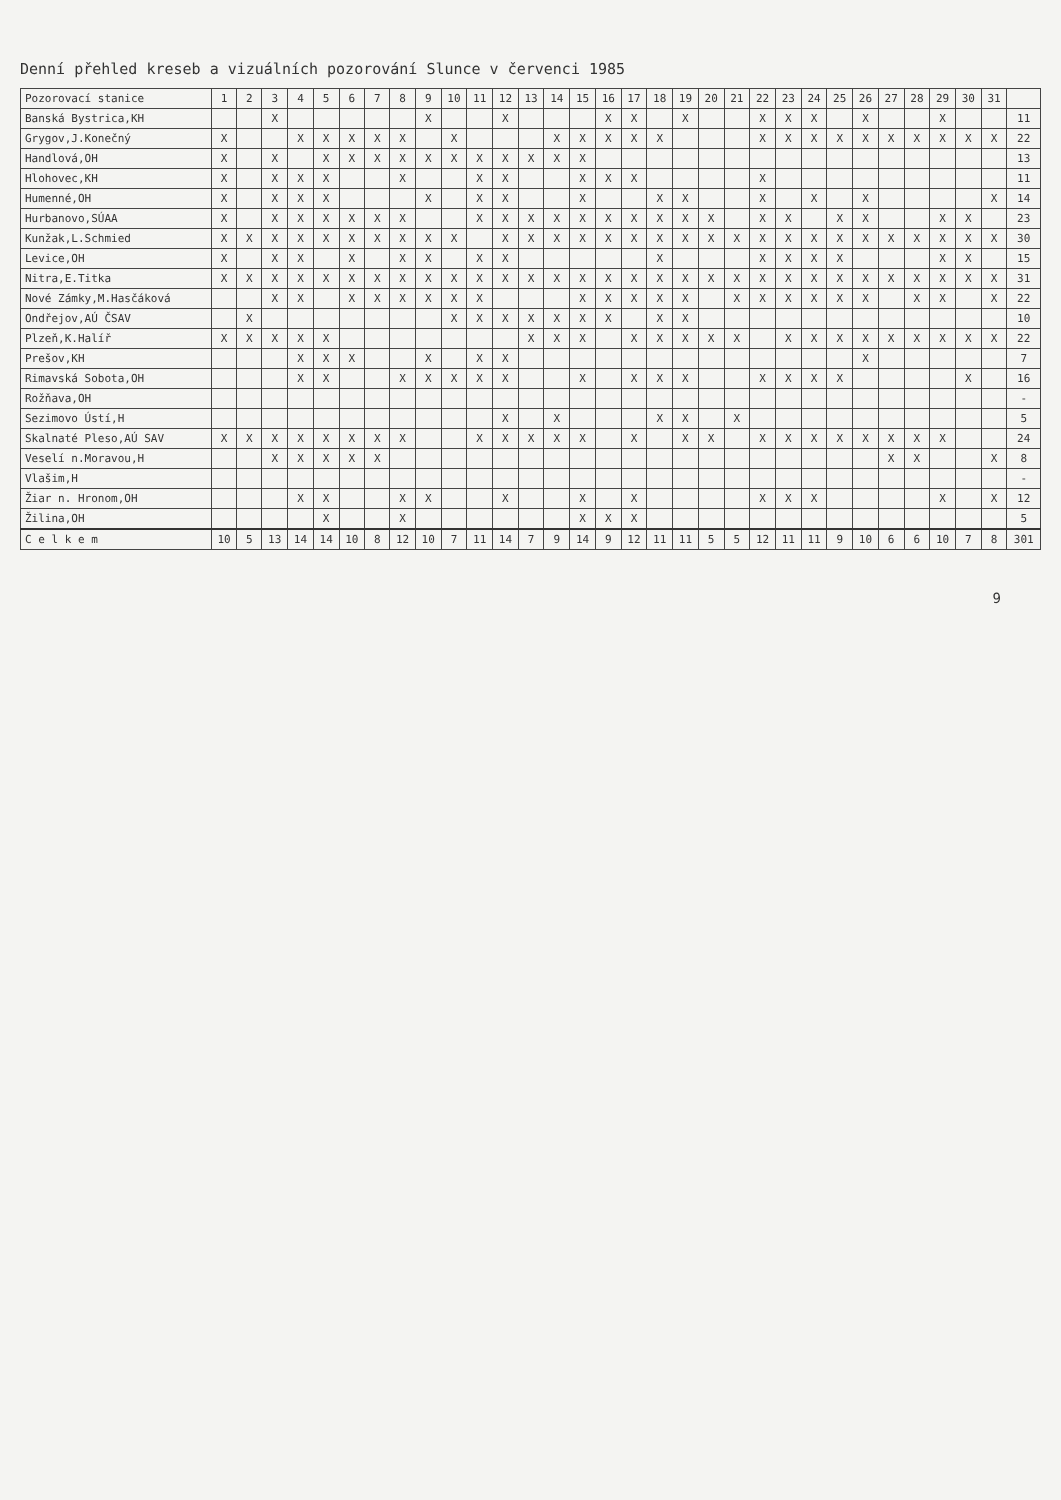Denní přehled kreseb a vizuálních pozorování Slunce v červenci 1985
| Pozorovací stanice | 1 | 2 | 3 | 4 | 5 | 6 | 7 | 8 | 9 | 10 | 11 | 12 | 13 | 14 | 15 | 16 | 17 | 18 | 19 | 20 | 21 | 22 | 23 | 24 | 25 | 26 | 27 | 28 | 29 | 30 | 31 | |
| --- | --- | --- | --- | --- | --- | --- | --- | --- | --- | --- | --- | --- | --- | --- | --- | --- | --- | --- | --- | --- | --- | --- | --- | --- | --- | --- | --- | --- | --- | --- | --- | --- |
| Banská Bystrica,KH | | | X | | | | | | X | | | X | | | | X | X | | X | | | X | X | X | | X | | | X | | | 11 |
| Grygov,J.Konečný | X | | | X | X | X | X | X | | X | | | | X | X | X | X | X | | | | X | X | X | X | X | X | X | X | X | X | 22 |
| Handlová,OH | X | | X | | X | X | X | X | X | X | X | X | X | X | X | | | | | | | | | | | | | | | | | 13 |
| Hlohovec,KH | X | | X | X | X | | | X | | | X | X | | | X | X | X | | | | | X | | | | | | | | | | 11 |
| Humenné,OH | X | | X | X | X | | | | X | | X | X | | | X | | | X | X | | | X | | X | | X | | | | | X | 14 |
| Hurbanovo,SÚAA | X | | X | X | X | X | X | X | | | X | X | X | X | X | X | X | X | X | X | | X | X | | X | X | | | X | X | | 23 |
| Kunžak,L.Schmied | X | X | X | X | X | X | X | X | X | X | | X | X | X | X | X | X | X | X | X | X | X | X | X | X | X | X | X | X | X | X | 30 |
| Levice,OH | X | | X | X | | X | | X | X | | X | X | | | | | | X | | | | X | X | X | X | | | | X | X | | 15 |
| Nitra,E.Titka | X | X | X | X | X | X | X | X | X | X | X | X | X | X | X | X | X | X | X | X | X | X | X | X | X | X | X | X | X | X | X | 31 |
| Nové Zámky,M.Hasčáková | | | X | X | | X | X | X | X | X | X | | | | X | X | X | X | X | | X | X | X | X | X | X | | X | X | | X | 22 |
| Ondřejov,AÚ ČSAV | | X | | | | | | | | X | X | X | X | X | X | X | | X | X | | | | | | | | | | | | | 10 |
| Plzeň,K.Halíř | X | X | X | X | X | | | | | | | | X | X | X | | X | X | X | X | X | | X | X | X | X | X | X | X | X | X | 22 |
| Prešov,KH | | | | X | X | X | | | X | | X | X | | | | | | | | | | | | | | X | | | | | | 7 |
| Rimavská Sobota,OH | | | | X | X | | | X | X | X | X | X | | | X | | X | X | X | | | X | X | X | X | | | | | X | | 16 |
| Rožňava,OH | | | | | | | | | | | | | | | | | | | | | | | | | | | | | | | | - |
| Sezimovo Ústí,H | | | | | | | | | | | | X | | X | | | | X | X | | X | | | | | | | | | | | 5 |
| Skalnaté Pleso,AÚ SAV | X | X | X | X | X | X | X | X | | | X | X | X | X | X | | X | | X | X | | X | X | X | X | X | X | X | X | | | 24 |
| Veselí n.Moravou,H | | | X | X | X | X | X | | | | | | | | | | | | | | | | | | | | X | X | | | X | 8 |
| Vlašim,H | | | | | | | | | | | | | | | | | | | | | | | | | | | | | | | | - |
| Žiar n. Hronom,OH | | | | X | X | | | X | X | | | X | | | X | | X | | | | | X | X | X | | | | | X | | X | 12 |
| Žilina,OH | | | | | X | | | X | | | | | | | X | X | X | | | | | | | | | | | | | | | 5 |
| C e l k e m | 10 | 5 | 13 | 14 | 14 | 10 | 8 | 12 | 10 | 7 | 11 | 14 | 7 | 9 | 14 | 9 | 12 | 11 | 11 | 5 | 5 | 12 | 11 | 11 | 9 | 10 | 6 | 6 | 10 | 7 | 8 | 301 |
9